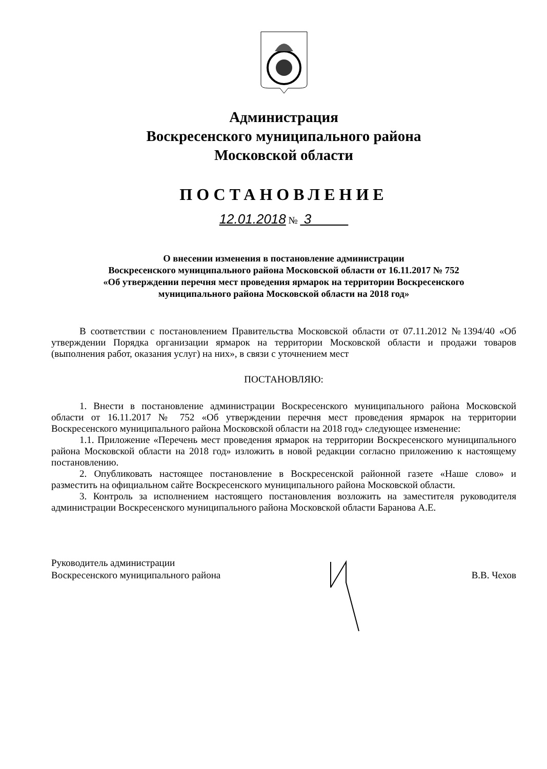Администрация
Воскресенского муниципального района
Московской области
ПОСТАНОВЛЕНИЕ
12.01.2018 № 3
О внесении изменения в постановление администрации
Воскресенского муниципального района Московской области от 16.11.2017 № 752
«Об утверждении перечня мест проведения ярмарок на территории Воскресенского
муниципального района Московской области на 2018 год»
В соответствии с постановлением Правительства Московской области от 07.11.2012 №1394/40 «Об утверждении Порядка организации ярмарок на территории Московской области и продажи товаров (выполнения работ, оказания услуг) на них», в связи с уточнением мест
ПОСТАНОВЛЯЮ:
1. Внести в постановление администрации Воскресенского муниципального района Московской области от 16.11.2017 № 752 «Об утверждении перечня мест проведения ярмарок на территории Воскресенского муниципального района Московской области на 2018 год» следующее изменение:
1.1. Приложение «Перечень мест проведения ярмарок на территории Воскресенского муниципального района Московской области на 2018 год» изложить в новой редакции согласно приложению к настоящему постановлению.
2. Опубликовать настоящее постановление в Воскресенской районной газете «Наше слово» и разместить на официальном сайте Воскресенского муниципального района Московской области.
3. Контроль за исполнением настоящего постановления возложить на заместителя руководителя администрации Воскресенского муниципального района Московской области Баранова А.Е.
Руководитель администрации
Воскресенского муниципального района
В.В. Чехов